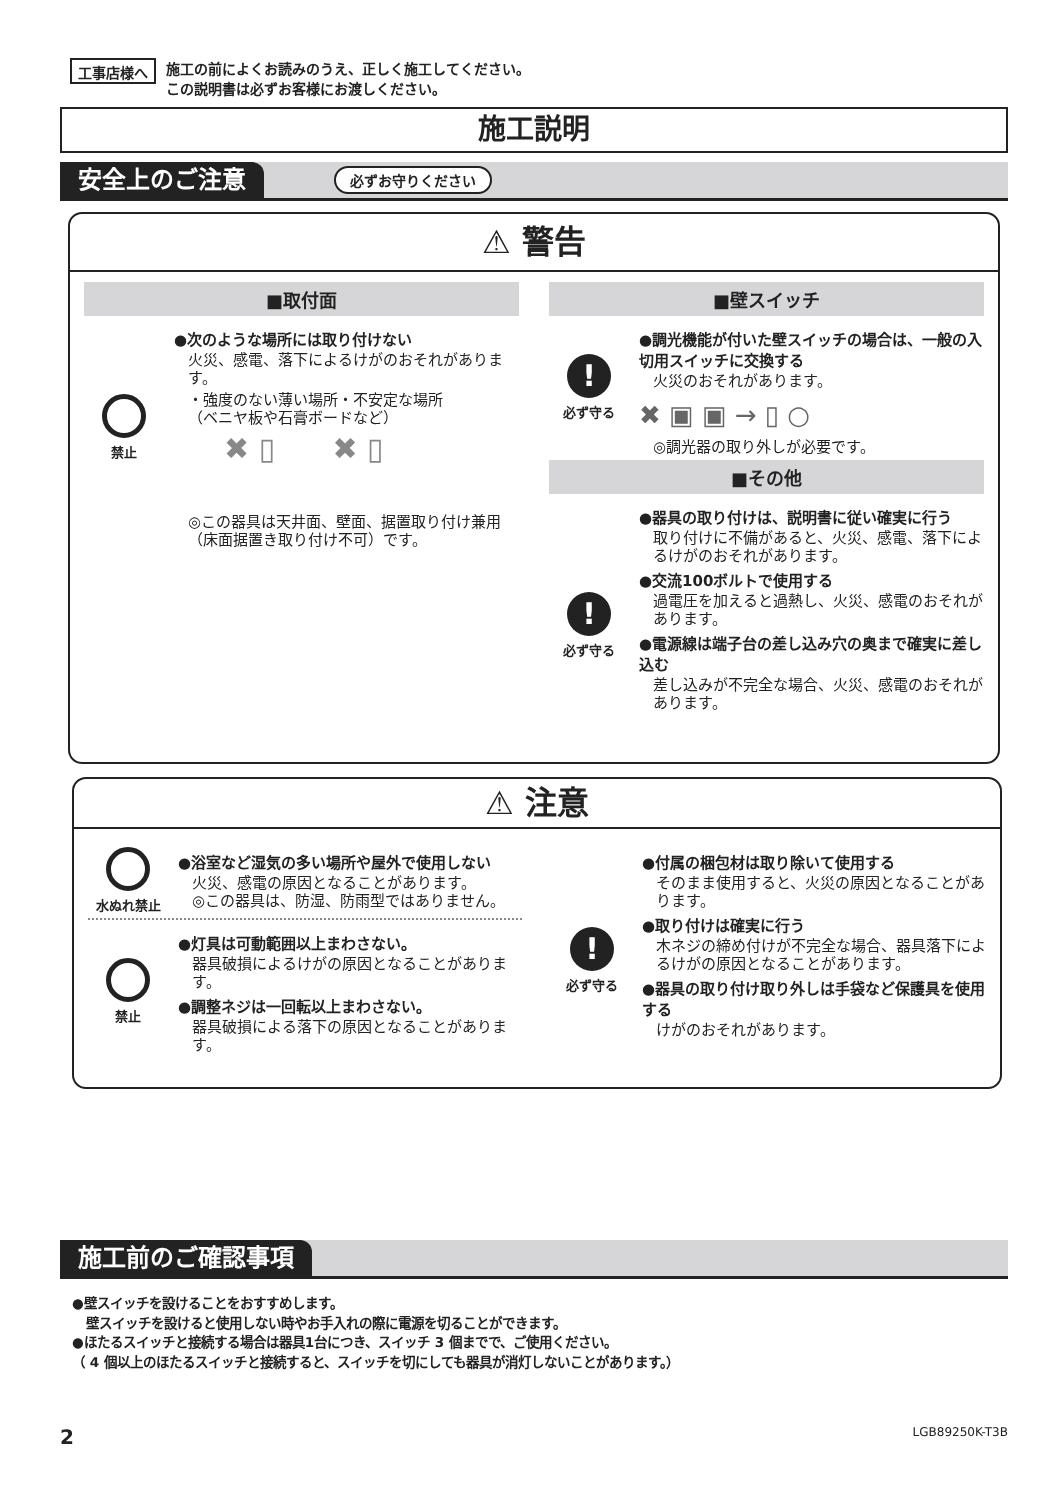工事店様へ 施工の前によくお読みのうえ、正しく施工してください。
この説明書は必ずお客様にお渡しください。
施工説明
安全上のご注意 必ずお守りください
⚠ 警告
■取付面
禁止
●次のような場所には取り付けない
火災、感電、落下によるけがのおそれがあります。
・強度のない薄い場所・不安定な場所
（ベニヤ板や石膏ボードなど）
✖ ▯ ✖ ▯
◎この器具は天井面、壁面、据置取り付け兼用（床面据置き取り付け不可）です。
■壁スイッチ
!
必ず守る
●調光機能が付いた壁スイッチの場合は、一般の入切用スイッチに交換する
火災のおそれがあります。
✖ ▣ ▣ → ▯ ○
◎調光器の取り外しが必要です。
■その他
!
必ず守る
●器具の取り付けは、説明書に従い確実に行う
取り付けに不備があると、火災、感電、落下によるけがのおそれがあります。
●交流100ボルトで使用する
過電圧を加えると過熱し、火災、感電のおそれがあります。
●電源線は端子台の差し込み穴の奥まで確実に差し込む
差し込みが不完全な場合、火災、感電のおそれがあります。
⚠ 注意
水ぬれ禁止
●浴室など湿気の多い場所や屋外で使用しない
火災、感電の原因となることがあります。
◎この器具は、防湿、防雨型ではありません。
禁止
●灯具は可動範囲以上まわさない。
器具破損によるけがの原因となることがあります。
●調整ネジは一回転以上まわさない。
器具破損による落下の原因となることがあります。
!
必ず守る
●付属の梱包材は取り除いて使用する
そのまま使用すると、火災の原因となることがあります。
●取り付けは確実に行う
木ネジの締め付けが不完全な場合、器具落下によるけがの原因となることがあります。
●器具の取り付け取り外しは手袋など保護具を使用する
けがのおそれがあります。
施工前のご確認事項
●壁スイッチを設けることをおすすめします。
壁スイッチを設けると使用しない時やお手入れの際に電源を切ることができます。
●ほたるスイッチと接続する場合は器具1台につき、スイッチ 3 個までで、ご使用ください。
（ 4 個以上のほたるスイッチと接続すると、スイッチを切にしても器具が消灯しないことがあります。）
2 LGB89250K-T3B